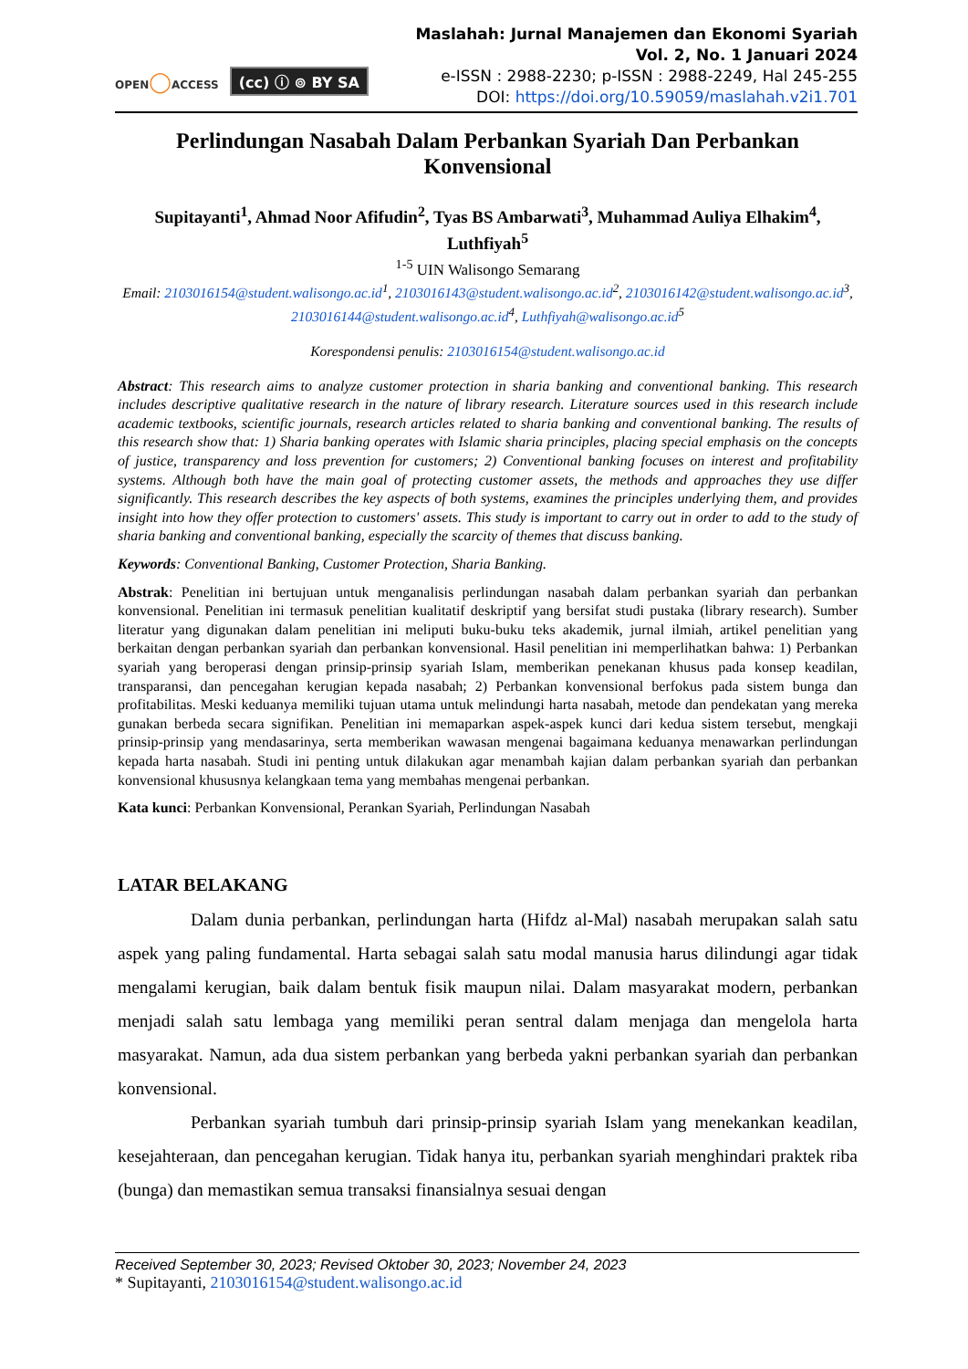OPEN◯ACCESS
(cc) ⓘ ⊚ BY SA
Maslahah: Jurnal Manajemen dan Ekonomi Syariah
Vol. 2, No. 1 Januari 2024
e-ISSN : 2988-2230; p-ISSN : 2988-2249, Hal 245-255
DOI: https://doi.org/10.59059/maslahah.v2i1.701
Perlindungan Nasabah Dalam Perbankan Syariah Dan Perbankan Konvensional
Supitayanti<sup>1</sup>, Ahmad Noor Afifudin<sup>2</sup>, Tyas BS Ambarwati<sup>3</sup>, Muhammad Auliya Elhakim<sup>4</sup>, Luthfiyah<sup>5</sup>
<sup>1-5</sup> UIN Walisongo Semarang
Email: 2103016154@student.walisongo.ac.id<sup>1</sup>, 2103016143@student.walisongo.ac.id<sup>2</sup>, 2103016142@student.walisongo.ac.id<sup>3</sup>, 2103016144@student.walisongo.ac.id<sup>4</sup>, Luthfiyah@walisongo.ac.id<sup>5</sup>
Korespondensi penulis: 2103016154@student.walisongo.ac.id
Abstract: This research aims to analyze customer protection in sharia banking and conventional banking. This research includes descriptive qualitative research in the nature of library research. Literature sources used in this research include academic textbooks, scientific journals, research articles related to sharia banking and conventional banking. The results of this research show that: 1) Sharia banking operates with Islamic sharia principles, placing special emphasis on the concepts of justice, transparency and loss prevention for customers; 2) Conventional banking focuses on interest and profitability systems. Although both have the main goal of protecting customer assets, the methods and approaches they use differ significantly. This research describes the key aspects of both systems, examines the principles underlying them, and provides insight into how they offer protection to customers' assets. This study is important to carry out in order to add to the study of sharia banking and conventional banking, especially the scarcity of themes that discuss banking.
Keywords: Conventional Banking, Customer Protection, Sharia Banking.
Abstrak: Penelitian ini bertujuan untuk menganalisis perlindungan nasabah dalam perbankan syariah dan perbankan konvensional. Penelitian ini termasuk penelitian kualitatif deskriptif yang bersifat studi pustaka (library research). Sumber literatur yang digunakan dalam penelitian ini meliputi buku-buku teks akademik, jurnal ilmiah, artikel penelitian yang berkaitan dengan perbankan syariah dan perbankan konvensional. Hasil penelitian ini memperlihatkan bahwa: 1) Perbankan syariah yang beroperasi dengan prinsip-prinsip syariah Islam, memberikan penekanan khusus pada konsep keadilan, transparansi, dan pencegahan kerugian kepada nasabah; 2) Perbankan konvensional berfokus pada sistem bunga dan profitabilitas. Meski keduanya memiliki tujuan utama untuk melindungi harta nasabah, metode dan pendekatan yang mereka gunakan berbeda secara signifikan. Penelitian ini memaparkan aspek-aspek kunci dari kedua sistem tersebut, mengkaji prinsip-prinsip yang mendasarinya, serta memberikan wawasan mengenai bagaimana keduanya menawarkan perlindungan kepada harta nasabah. Studi ini penting untuk dilakukan agar menambah kajian dalam perbankan syariah dan perbankan konvensional khususnya kelangkaan tema yang membahas mengenai perbankan.
Kata kunci: Perbankan Konvensional, Perankan Syariah, Perlindungan Nasabah
LATAR BELAKANG
Dalam dunia perbankan, perlindungan harta (Hifdz al-Mal) nasabah merupakan salah satu aspek yang paling fundamental. Harta sebagai salah satu modal manusia harus dilindungi agar tidak mengalami kerugian, baik dalam bentuk fisik maupun nilai. Dalam masyarakat modern, perbankan menjadi salah satu lembaga yang memiliki peran sentral dalam menjaga dan mengelola harta masyarakat. Namun, ada dua sistem perbankan yang berbeda yakni perbankan syariah dan perbankan konvensional.
Perbankan syariah tumbuh dari prinsip-prinsip syariah Islam yang menekankan keadilan, kesejahteraan, dan pencegahan kerugian. Tidak hanya itu, perbankan syariah menghindari praktek riba (bunga) dan memastikan semua transaksi finansialnya sesuai dengan
Received September 30, 2023; Revised Oktober 30, 2023; November 24, 2023
* Supitayanti, 2103016154@student.walisongo.ac.id